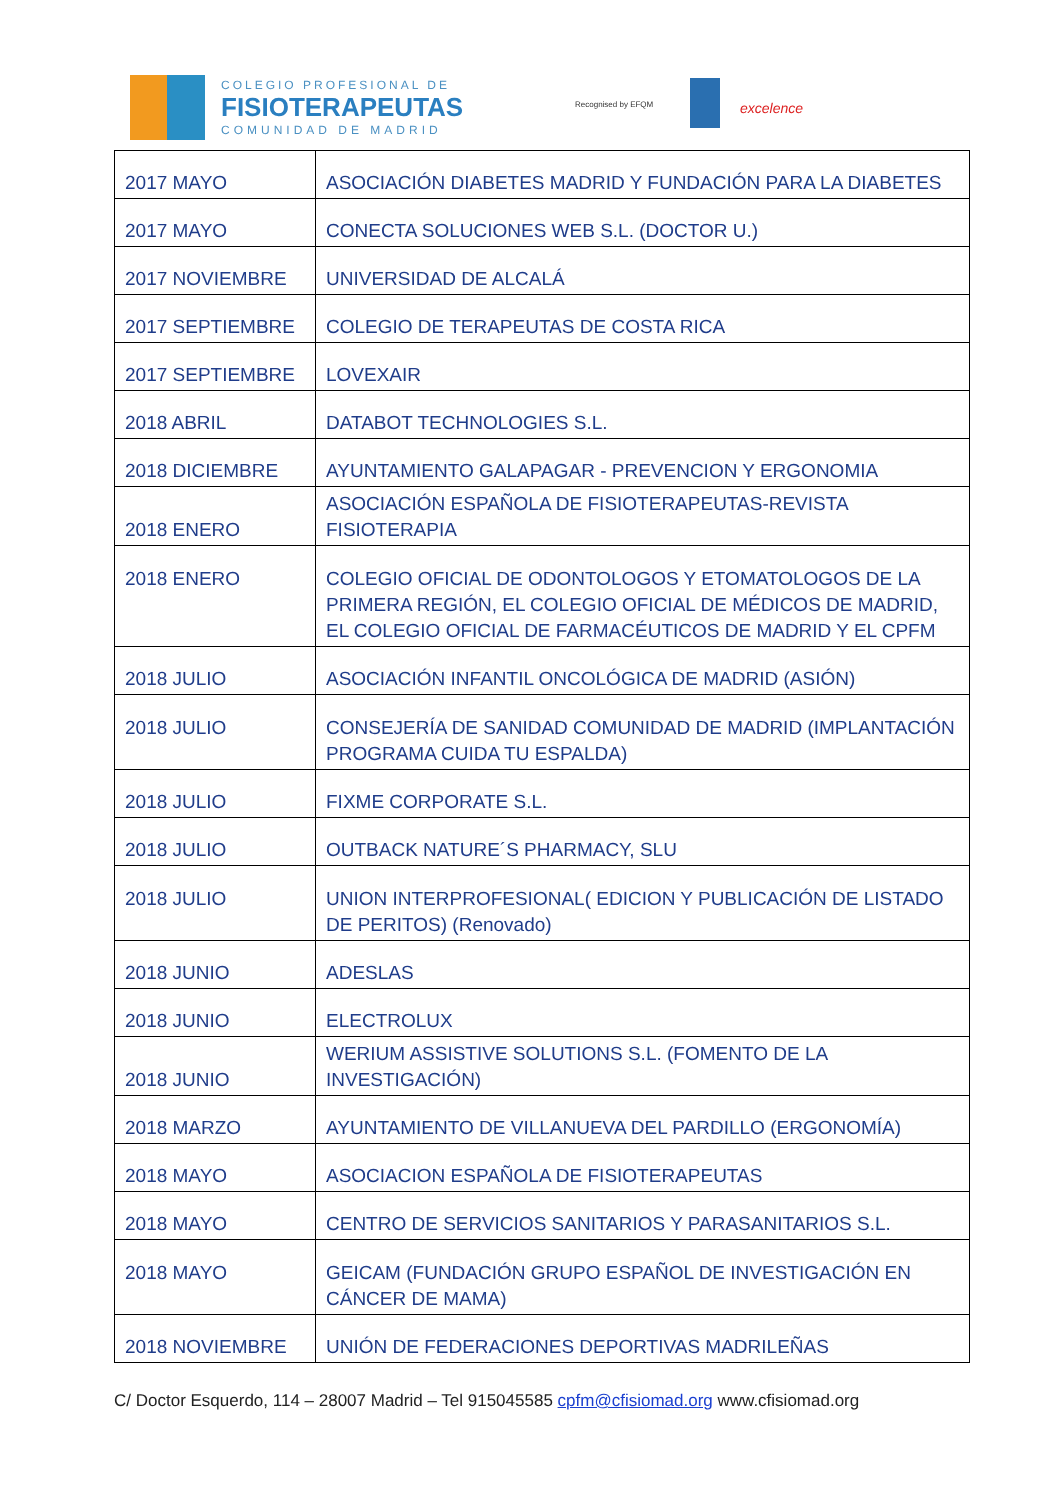COLEGIO PROFESIONAL DE
FISIOTERAPEUTAS
COMUNIDAD DE MADRID
Recognised by EFQM excelence
| 2017 MAYO | ASOCIACIÓN DIABETES MADRID Y FUNDACIÓN PARA LA DIABETES |
| 2017 MAYO | CONECTA SOLUCIONES WEB S.L. (DOCTOR U.) |
| 2017 NOVIEMBRE | UNIVERSIDAD DE ALCALÁ |
| 2017 SEPTIEMBRE | COLEGIO DE TERAPEUTAS DE COSTA RICA |
| 2017 SEPTIEMBRE | LOVEXAIR |
| 2018 ABRIL | DATABOT TECHNOLOGIES S.L. |
| 2018 DICIEMBRE | AYUNTAMIENTO GALAPAGAR - PREVENCION Y ERGONOMIA |
| 2018 ENERO | ASOCIACIÓN ESPAÑOLA DE FISIOTERAPEUTAS-REVISTA FISIOTERAPIA |
| 2018 ENERO | COLEGIO OFICIAL DE ODONTOLOGOS Y ETOMATOLOGOS DE LA PRIMERA REGIÓN, EL COLEGIO OFICIAL DE MÉDICOS DE MADRID, EL COLEGIO OFICIAL DE FARMACÉUTICOS DE MADRID Y EL CPFM |
| 2018 JULIO | ASOCIACIÓN INFANTIL ONCOLÓGICA DE MADRID (ASIÓN) |
| 2018 JULIO | CONSEJERÍA DE SANIDAD COMUNIDAD DE MADRID (IMPLANTACIÓN PROGRAMA CUIDA TU ESPALDA) |
| 2018 JULIO | FIXME CORPORATE S.L. |
| 2018 JULIO | OUTBACK NATURE´S PHARMACY, SLU |
| 2018 JULIO | UNION INTERPROFESIONAL( EDICION Y PUBLICACIÓN DE LISTADO DE PERITOS) (Renovado) |
| 2018 JUNIO | ADESLAS |
| 2018 JUNIO | ELECTROLUX |
| 2018 JUNIO | WERIUM ASSISTIVE SOLUTIONS S.L. (FOMENTO DE LA INVESTIGACIÓN) |
| 2018 MARZO | AYUNTAMIENTO DE VILLANUEVA DEL PARDILLO (ERGONOMÍA) |
| 2018 MAYO | ASOCIACION ESPAÑOLA DE FISIOTERAPEUTAS |
| 2018 MAYO | CENTRO DE SERVICIOS SANITARIOS Y PARASANITARIOS S.L. |
| 2018 MAYO | GEICAM (FUNDACIÓN GRUPO ESPAÑOL DE INVESTIGACIÓN EN CÁNCER DE MAMA) |
| 2018 NOVIEMBRE | UNIÓN DE FEDERACIONES DEPORTIVAS MADRILEÑAS |
C/ Doctor Esquerdo, 114 – 28007 Madrid – Tel 915045585 cpfm@cfisiomad.org www.cfisiomad.org